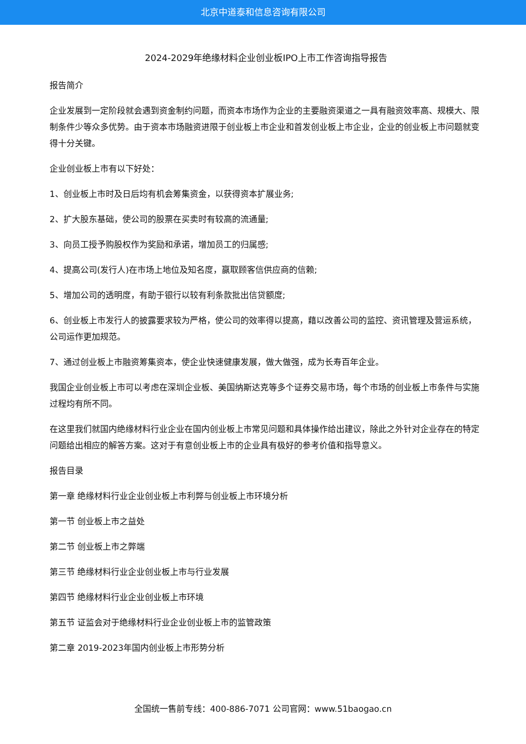北京中道泰和信息咨询有限公司
2024-2029年绝缘材料企业创业板IPO上市工作咨询指导报告
报告简介
企业发展到一定阶段就会遇到资金制约问题，而资本市场作为企业的主要融资渠道之一具有融资效率高、规模大、限制条件少等众多优势。由于资本市场融资进限于创业板上市企业和首发创业板上市企业，企业的创业板上市问题就变得十分关键。
企业创业板上市有以下好处：
1、创业板上市时及日后均有机会筹集资金，以获得资本扩展业务;
2、扩大股东基础，使公司的股票在买卖时有较高的流通量;
3、向员工授予购股权作为奖励和承诺，增加员工的归属感;
4、提高公司(发行人)在市场上地位及知名度，赢取顾客信供应商的信赖;
5、增加公司的透明度，有助于银行以较有利条款批出信贷额度;
6、创业板上市发行人的披露要求较为严格，使公司的效率得以提高，藉以改善公司的监控、资讯管理及营运系统，公司运作更加规范。
7、通过创业板上市融资筹集资本，使企业快速健康发展，做大做强，成为长寿百年企业。
我国企业创业板上市可以考虑在深圳企业板、美国纳斯达克等多个证券交易市场，每个市场的创业板上市条件与实施过程均有所不同。
在这里我们就国内绝缘材料行业企业在国内创业板上市常见问题和具体操作给出建议，除此之外针对企业存在的特定问题给出相应的解答方案。这对于有意创业板上市的企业具有极好的参考价值和指导意义。
报告目录
第一章 绝缘材料行业企业创业板上市利弊与创业板上市环境分析
第一节 创业板上市之益处
第二节 创业板上市之弊端
第三节 绝缘材料行业企业创业板上市与行业发展
第四节 绝缘材料行业企业创业板上市环境
第五节 证监会对于绝缘材料行业企业创业板上市的监管政策
第二章 2019-2023年国内创业板上市形势分析
全国统一售前专线：400-886-7071 公司官网：www.51baogao.cn